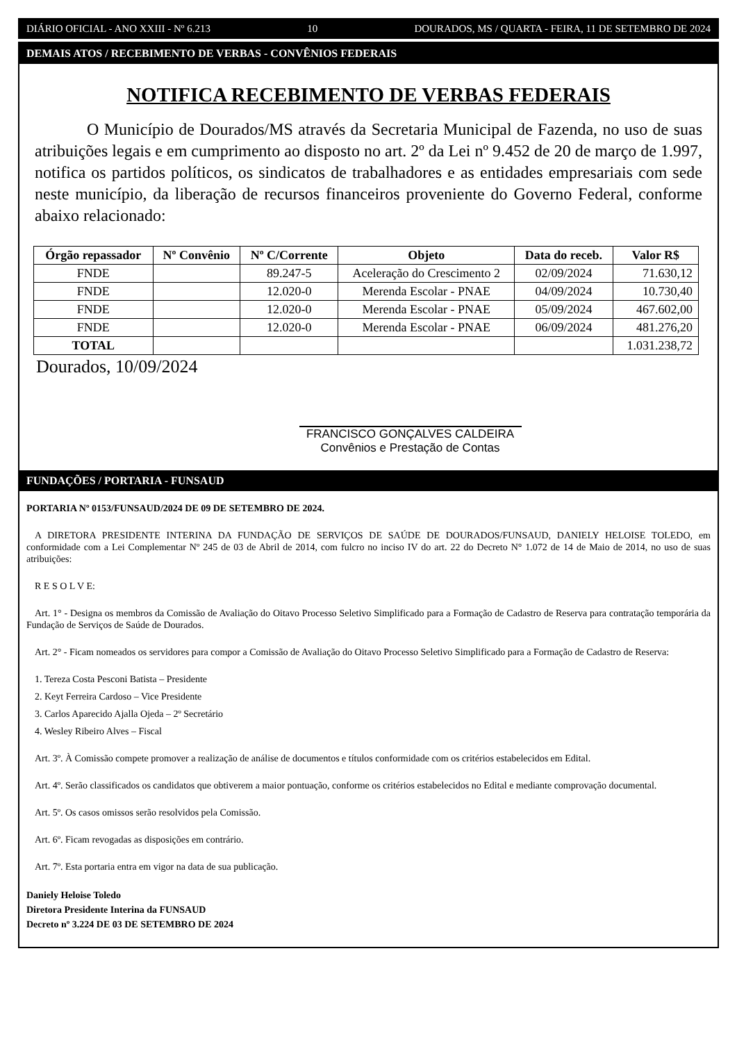DIÁRIO OFICIAL - ANO XXIII - Nº 6.213 10 DOURADOS, MS / QUARTA - FEIRA, 11 DE SETEMBRO DE 2024
DEMAIS ATOS / RECEBIMENTO DE VERBAS - CONVÊNIOS FEDERAIS
NOTIFICA RECEBIMENTO DE VERBAS FEDERAIS
O Município de Dourados/MS através da Secretaria Municipal de Fazenda, no uso de suas atribuições legais e em cumprimento ao disposto no art. 2º da Lei nº 9.452 de 20 de março de 1.997, notifica os partidos políticos, os sindicatos de trabalhadores e as entidades empresariais com sede neste município, da liberação de recursos financeiros proveniente do Governo Federal, conforme abaixo relacionado:
| Órgão repassador | Nº Convênio | Nº C/Corrente | Objeto | Data do receb. | Valor R$ |
| --- | --- | --- | --- | --- | --- |
| FNDE | | 89.247-5 | Aceleração do Crescimento 2 | 02/09/2024 | 71.630,12 |
| FNDE | | 12.020-0 | Merenda Escolar - PNAE | 04/09/2024 | 10.730,40 |
| FNDE | | 12.020-0 | Merenda Escolar - PNAE | 05/09/2024 | 467.602,00 |
| FNDE | | 12.020-0 | Merenda Escolar - PNAE | 06/09/2024 | 481.276,20 |
| TOTAL | | | | | 1.031.238,72 |
Dourados, 10/09/2024
FRANCISCO GONÇALVES CALDEIRA
Convênios e Prestação de Contas
FUNDAÇÕES / PORTARIA - FUNSAUD
PORTARIA Nº 0153/FUNSAUD/2024 DE 09 DE SETEMBRO DE 2024.
A DIRETORA PRESIDENTE INTERINA DA FUNDAÇÃO DE SERVIÇOS DE SAÚDE DE DOURADOS/FUNSAUD, DANIELY HELOISE TOLEDO, em conformidade com a Lei Complementar Nº 245 de 03 de Abril de 2014, com fulcro no inciso IV do art. 22 do Decreto N° 1.072 de 14 de Maio de 2014, no uso de suas atribuições:
R E S O L V E:
Art. 1° - Designa os membros da Comissão de Avaliação do Oitavo Processo Seletivo Simplificado para a Formação de Cadastro de Reserva para contratação temporária da Fundação de Serviços de Saúde de Dourados.
Art. 2° - Ficam nomeados os servidores para compor a Comissão de Avaliação do Oitavo Processo Seletivo Simplificado para a Formação de Cadastro de Reserva:
1. Tereza Costa Pesconi Batista – Presidente
2. Keyt Ferreira Cardoso – Vice Presidente
3. Carlos Aparecido Ajalla Ojeda – 2º Secretário
4. Wesley Ribeiro Alves – Fiscal
Art. 3º. À Comissão compete promover a realização de análise de documentos e títulos conformidade com os critérios estabelecidos em Edital.
Art. 4º. Serão classificados os candidatos que obtiverem a maior pontuação, conforme os critérios estabelecidos no Edital e mediante comprovação documental.
Art. 5º. Os casos omissos serão resolvidos pela Comissão.
Art. 6º. Ficam revogadas as disposições em contrário.
Art. 7º. Esta portaria entra em vigor na data de sua publicação.
Daniely Heloise Toledo
Diretora Presidente Interina da FUNSAUD
Decreto nº 3.224 DE 03 DE SETEMBRO DE 2024